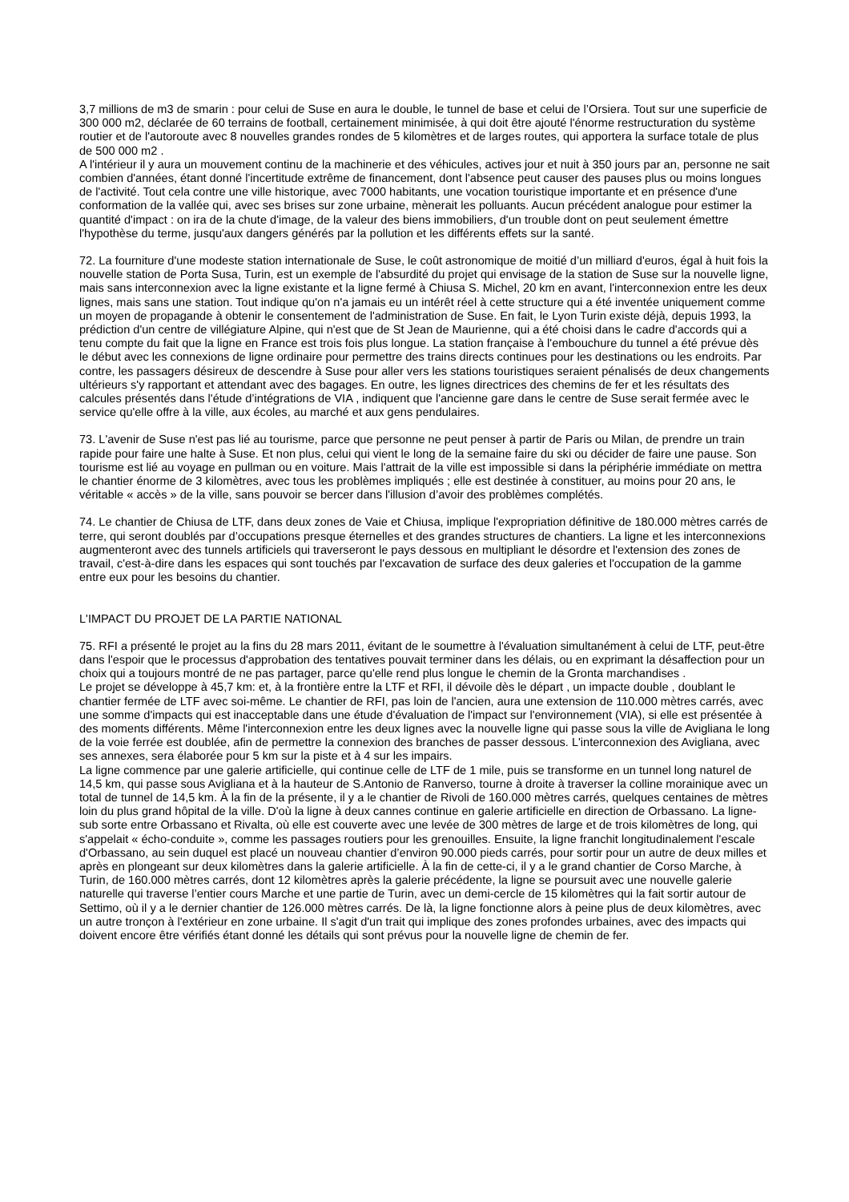3,7 millions de m3 de smarin : pour celui de Suse en aura le double, le tunnel de base et celui de l’Orsiera. Tout sur une superficie de 300 000 m2, déclarée de 60 terrains de football, certainement minimisée, à qui doit être ajouté l'énorme restructuration du système routier et de l'autoroute avec 8 nouvelles grandes rondes de 5 kilomètres et de larges routes, qui apportera la surface totale de plus de 500 000 m2 .
A l'intérieur il y aura un mouvement continu de la machinerie et des véhicules, actives jour et nuit à 350 jours par an, personne ne sait combien d'années, étant donné l'incertitude extrême de financement, dont l'absence peut causer des pauses plus ou moins longues de l'activité. Tout cela contre une ville historique, avec 7000 habitants, une vocation touristique importante et en présence d'une conformation de la vallée qui, avec ses brises sur zone urbaine, mènerait les polluants. Aucun précédent analogue pour estimer la quantité d'impact : on ira de la chute d'image, de la valeur des biens immobiliers, d'un trouble dont on peut seulement émettre l'hypothèse du terme, jusqu'aux dangers générés par la pollution et les différents effets sur la santé.
72. La fourniture d'une modeste station internationale de Suse, le coût astronomique de moitié d’un milliard d'euros, égal à huit fois la nouvelle station de Porta Susa, Turin, est un exemple de l'absurdité du projet qui envisage de la station de Suse sur la nouvelle ligne, mais sans interconnexion avec la ligne existante et la ligne fermé à Chiusa S. Michel, 20 km en avant, l'interconnexion entre les deux lignes, mais sans une station. Tout indique qu'on n'a jamais eu un intérêt réel à cette structure qui a été inventée uniquement comme un moyen de propagande à obtenir le consentement de l'administration de Suse. En fait, le Lyon Turin existe déjà, depuis 1993, la prédiction d'un centre de villégiature Alpine, qui n'est que de St Jean de Maurienne, qui a été choisi dans le cadre d'accords qui a tenu compte du fait que la ligne en France est trois fois plus longue. La station française à l'embouchure du tunnel a été prévue dès le début avec les connexions de ligne ordinaire pour permettre des trains directs continues pour les destinations ou les endroits. Par contre, les passagers désireux de descendre à Suse pour aller vers les stations touristiques seraient pénalisés de deux changements ultérieurs s'y rapportant et attendant avec des bagages. En outre, les lignes directrices des chemins de fer et les résultats des calcules présentés dans l'étude d’intégrations de VIA , indiquent que l'ancienne gare dans le centre de Suse serait fermée avec le service qu'elle offre à la ville, aux écoles, au marché et aux gens pendulaires.
73. L'avenir de Suse n'est pas lié au tourisme, parce que personne ne peut penser à partir de Paris ou Milan, de prendre un train rapide pour faire une halte à Suse. Et non plus, celui qui vient le long de la semaine faire du ski ou décider de faire une pause. Son tourisme est lié au voyage en pullman ou en voiture. Mais l'attrait de la ville est impossible si dans la périphérie immédiate on mettra le chantier énorme de 3 kilomètres, avec tous les problèmes impliqués ; elle est destinée à constituer, au moins pour 20 ans, le véritable « accès » de la ville, sans pouvoir se bercer dans l'illusion d’avoir des problèmes complétés.
74. Le chantier de Chiusa de LTF, dans deux zones de Vaie et Chiusa, implique l'expropriation définitive de 180.000 mètres carrés de terre, qui seront doublés par d’occupations presque éternelles et des grandes structures de chantiers. La ligne et les interconnexions augmenteront avec des tunnels artificiels qui traverseront le pays dessous en multipliant le désordre et l'extension des zones de travail, c'est-à-dire dans les espaces qui sont touchés par l'excavation de surface des deux galeries et l'occupation de la gamme entre eux pour les besoins du chantier.
L'IMPACT DU PROJET DE LA PARTIE NATIONAL
75. RFI a présenté le projet au la fins du 28 mars 2011, évitant de le soumettre à l'évaluation simultanément à celui de LTF, peut-être dans l'espoir que le processus d'approbation des tentatives pouvait terminer dans les délais, ou en exprimant la désaffection pour un choix qui a toujours montré de ne pas partager, parce qu'elle rend plus longue le chemin de la Gronta marchandises .
Le projet se développe à 45,7 km: et, à la frontière entre la LTF et RFI, il dévoile dès le départ , un impacte double , doublant le chantier fermée de LTF avec soi-même. Le chantier de RFI, pas loin de l'ancien, aura une extension de 110.000 mètres carrés, avec une somme d'impacts qui est inacceptable dans une étude d'évaluation de l'impact sur l'environnement (VIA), si elle est présentée à des moments différents. Même l'interconnexion entre les deux lignes avec la nouvelle ligne qui passe sous la ville de Avigliana le long de la voie ferrée est doublée, afin de permettre la connexion des branches de passer dessous. L'interconnexion des Avigliana, avec ses annexes, sera élaborée pour 5 km sur la piste et à 4 sur les impairs.
La ligne commence par une galerie artificielle, qui continue celle de LTF de 1 mile, puis se transforme en un tunnel long naturel de 14,5 km, qui passe sous Avigliana et à la hauteur de S.Antonio de Ranverso, tourne à droite à traverser la colline morainique avec un total de tunnel de 14,5 km. À la fin de la présente, il y a le chantier de Rivoli de 160.000 mètres carrés, quelques centaines de mètres loin du plus grand hôpital de la ville. D'où la ligne à deux cannes continue en galerie artificielle en direction de Orbassano. La ligne-sub sorte entre Orbassano et Rivalta, où elle est couverte avec une levée de 300 mètres de large et de trois kilomètres de long, qui s'appelait « écho-conduite », comme les passages routiers pour les grenouilles. Ensuite, la ligne franchit longitudinalement l'escale d'Orbassano, au sein duquel est placé un nouveau chantier d’environ 90.000 pieds carrés, pour sortir pour un autre de deux milles et après en plongeant sur deux kilomètres dans la galerie artificielle. À la fin de cette-ci, il y a le grand chantier de Corso Marche, à Turin, de 160.000 mètres carrés, dont 12 kilomètres après la galerie précédente, la ligne se poursuit avec une nouvelle galerie naturelle qui traverse l’entier cours Marche et une partie de Turin, avec un demi-cercle de 15 kilomètres qui la fait sortir autour de Settimo, où il y a le dernier chantier de 126.000 mètres carrés. De là, la ligne fonctionne alors à peine plus de deux kilomètres, avec un autre tronçon à l'extérieur en zone urbaine. Il s'agit d'un trait qui implique des zones profondes urbaines, avec des impacts qui doivent encore être vérifiés étant donné les détails qui sont prévus pour la nouvelle ligne de chemin de fer.